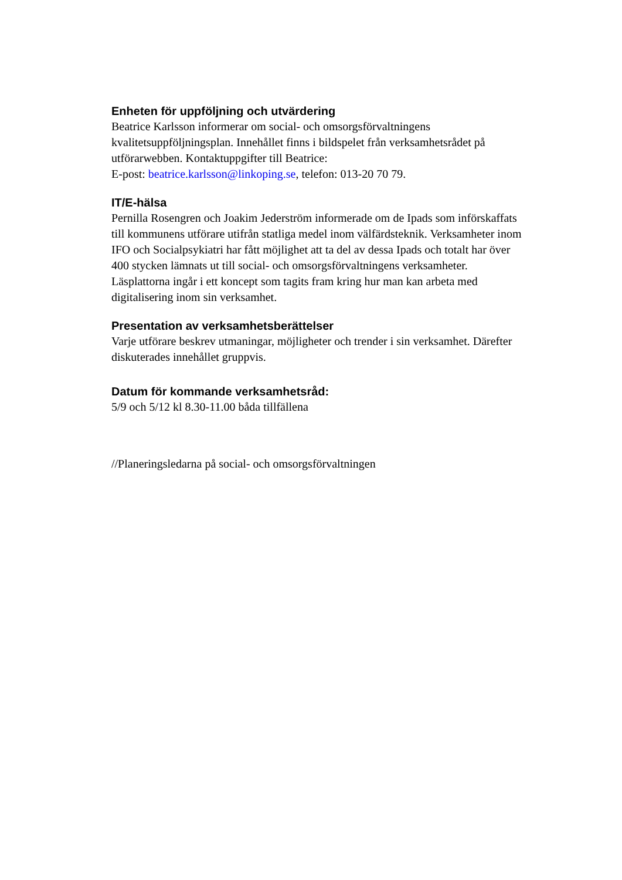Enheten för uppföljning och utvärdering
Beatrice Karlsson informerar om social- och omsorgsförvaltningens kvalitetsuppföljningsplan. Innehållet finns i bildspelet från verksamhetsrådet på utförarwebben. Kontaktuppgifter till Beatrice:
E-post: beatrice.karlsson@linkoping.se, telefon: 013-20 70 79.
IT/E-hälsa
Pernilla Rosengren och Joakim Jederström informerade om de Ipads som införskaffats till kommunens utförare utifrån statliga medel inom välfärdsteknik. Verksamheter inom IFO och Socialpsykiatri har fått möjlighet att ta del av dessa Ipads och totalt har över 400 stycken lämnats ut till social- och omsorgsförvaltningens verksamheter. Läsplattorna ingår i ett koncept som tagits fram kring hur man kan arbeta med digitalisering inom sin verksamhet.
Presentation av verksamhetsberättelser
Varje utförare beskrev utmaningar, möjligheter och trender i sin verksamhet. Därefter diskuterades innehållet gruppvis.
Datum för kommande verksamhetsråd:
5/9 och 5/12 kl 8.30-11.00 båda tillfällena
//Planeringsledarna på social- och omsorgsförvaltningen